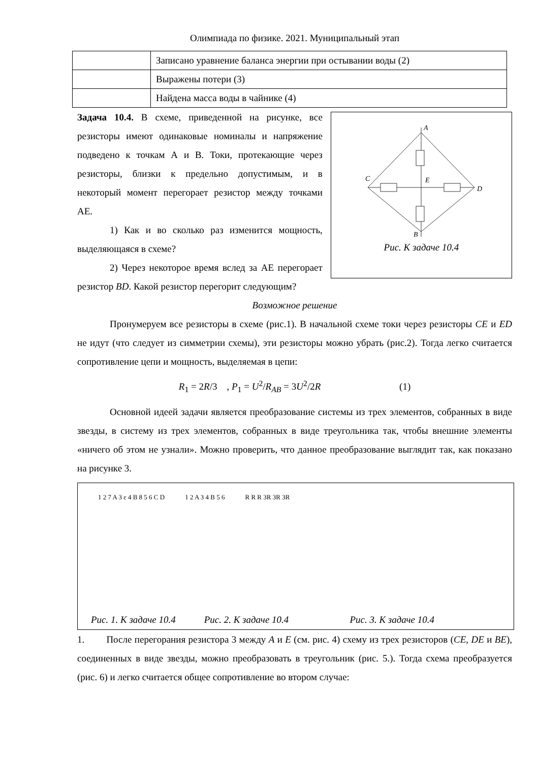Олимпиада по физике. 2021. Муниципальный этап
| | Записано уравнение баланса энергии при остывании воды (2) |
| | Выражены потери (3) |
| | Найдена масса воды в чайнике (4) |
Задача 10.4. В схеме, приведенной на рисунке, все резисторы имеют одинаковые номиналы и напряжение подведено к точкам А и В. Токи, протекающие через резисторы, близки к предельно допустимым, и в некоторый момент перегорает резистор между точками АЕ.
1) Как и во сколько раз изменится мощность, выделяющаяся в схеме?
2) Через некоторое время вслед за АЕ перегорает резистор BD. Какой резистор перегорит следующим?
A
C
E
D
B
Рис. К задаче 10.4
Возможное решение
Пронумеруем все резисторы в схеме (рис.1). В начальной схеме токи через резисторы CE и ED не идут (что следует из симметрии схемы), эти резисторы можно убрать (рис.2). Тогда легко считается сопротивление цепи и мощность, выделяемая в цепи:
R<sub>1</sub> = 2R/3 , P<sub>1</sub> = U<sup>2</sup>/R<sub>AB</sub> = 3U<sup>2</sup>/2R (1)
Основной идеей задачи является преобразование системы из трех элементов, собранных в виде звезды, в систему из трех элементов, собранных в виде треугольника так, чтобы внешние элементы «ничего об этом не узнали». Можно проверить, что данное преобразование выглядит так, как показано на рисунке 3.
1 2 7 A 3 ε 4 B 8 5 6 C D 1 2 A 3 4 B 5 6 R R R 3R 3R 3R
Рис. 1. К задаче 10.4 Рис. 2. К задаче 10.4 Рис. 3. К задаче 10.4
1. После перегорания резистора 3 между A и E (см. рис. 4) схему из трех резисторов (CE, DE и BE), соединенных в виде звезды, можно преобразовать в треугольник (рис. 5.). Тогда схема преобразуется (рис. 6) и легко считается общее сопротивление во втором случае: